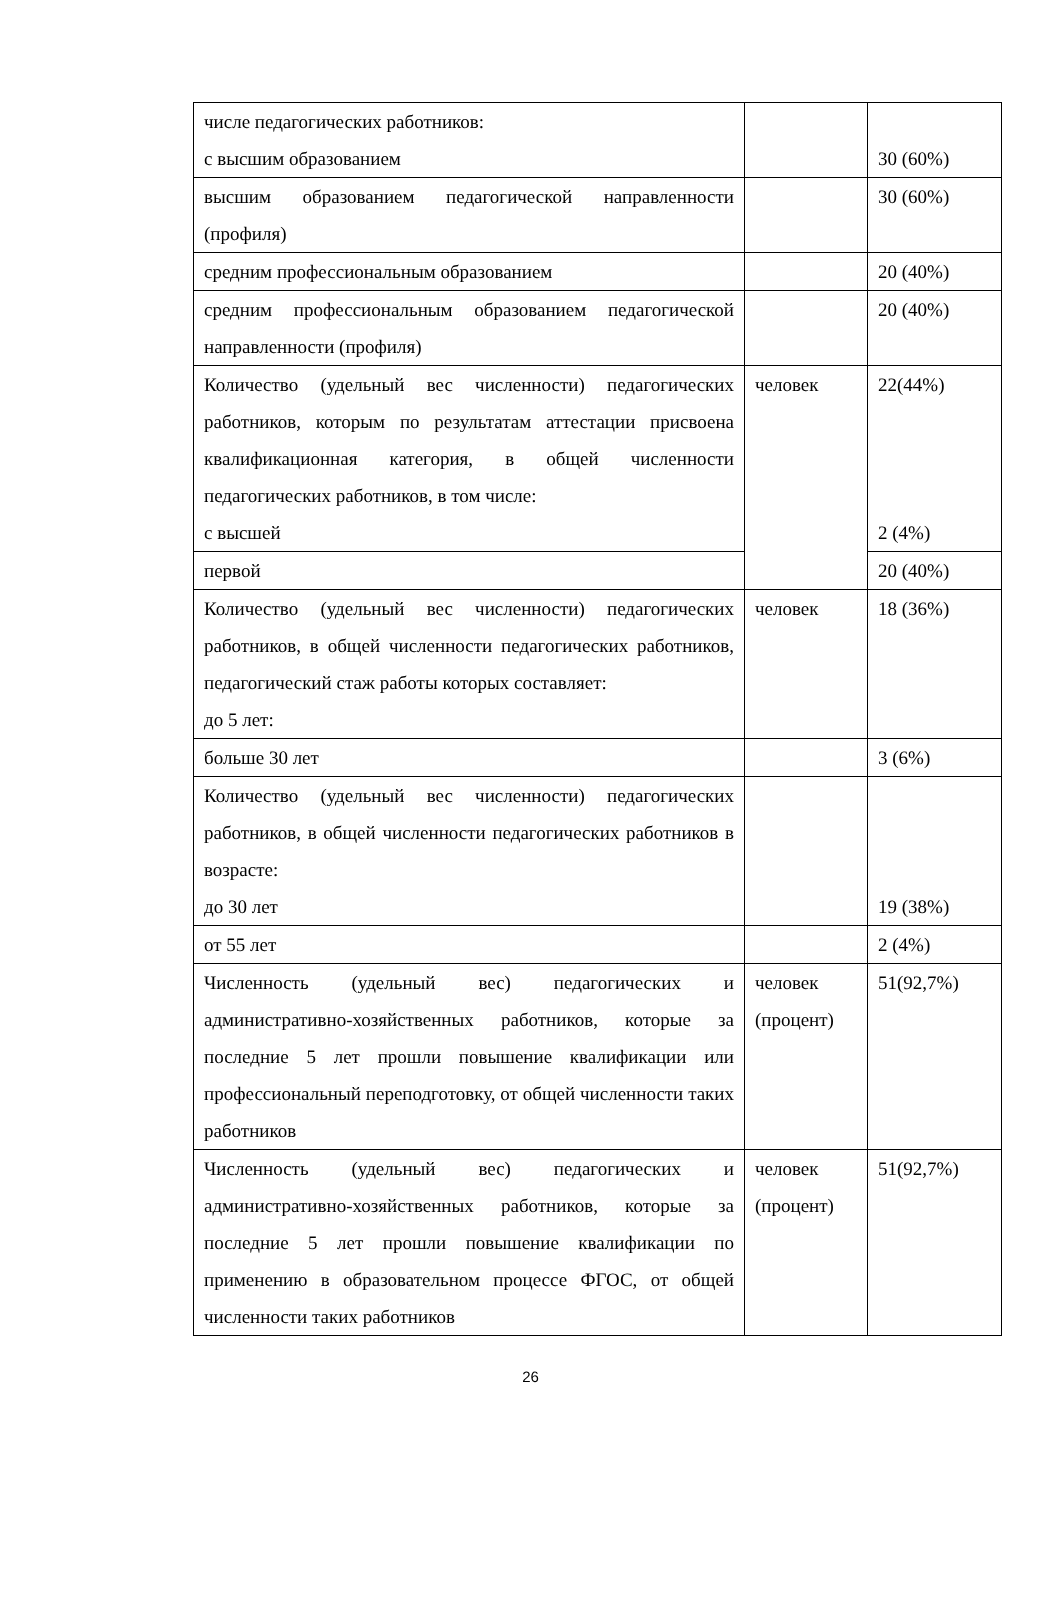| числе педагогических работников: с высшим образованием | | 30 (60%) |
| высшим образованием педагогической направленности (профиля) | | 30 (60%) |
| средним профессиональным образованием | | 20 (40%) |
| средним профессиональным образованием педагогической направленности (профиля) | | 20 (40%) |
| Количество (удельный вес численности) педагогических работников, которым по результатам аттестации присвоена квалификационная категория, в общей численности педагогических работников, в том числе: с высшей | человек | 22(44%) 2 (4%) |
| первой | | 20 (40%) |
| Количество (удельный вес численности) педагогических работников, в общей численности педагогических работников, педагогический стаж работы которых составляет: до 5 лет: | человек | 18 (36%) |
| больше 30 лет | | 3 (6%) |
| Количество (удельный вес численности) педагогических работников, в общей численности педагогических работников в возрасте: до 30 лет | | 19 (38%) |
| от 55 лет | | 2 (4%) |
| Численность (удельный вес) педагогических и административно-хозяйственных работников, которые за последние 5 лет прошли повышение квалификации или профессиональный переподготовку, от общей численности таких работников | человек (процент) | 51(92,7%) |
| Численность (удельный вес) педагогических и административно-хозяйственных работников, которые за последние 5 лет прошли повышение квалификации по применению в образовательном процессе ФГОС, от общей численности таких работников | человек (процент) | 51(92,7%) |
26